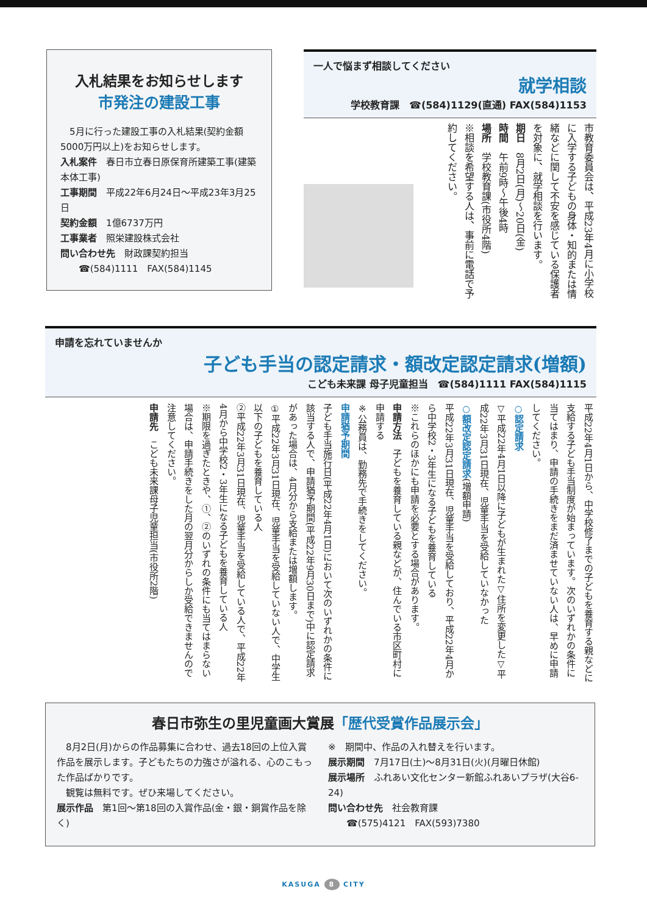入札結果をお知らせします
市発注の建設工事
　5月に行った建設工事の入札結果(契約金額5000万円以上)をお知らせします。
入札案件　春日市立春日原保育所建築工事(建築本体工事)
工事期間　平成22年6月24日～平成23年3月25日
契約金額　1億6737万円
工事業者　照栄建設株式会社
問い合わせ先　財政課契約担当
　　☎(584)1111　FAX(584)1145
一人で悩まず相談してください
就学相談
学校教育課　☎(584)1129(直通) FAX(584)1153
市教育委員会は、平成23年4月に小学校に入学する子どもの身体・知的または情緒などに関して不安を感じている保護者を対象に、就学相談を行います。
期日　8月2日(月)～20日(金)
時間　午前9時～午後4時
場所　学校教育課(市役所4階)
※相談を希望する人は、事前に電話で予約してください。
申請を忘れていませんか
子ども手当の認定請求・額改定認定請求(増額)
こども未来課 母子児童担当　☎(584)1111 FAX(584)1115
平成22年4月1日から、中学校修了までの子どもを養育する親などに支給する子ども手当制度が始まっています。次のいずれかの条件に当てはまり、申請の手続きをまだ済ませていない人は、早めに申請してください。
○認定請求
▽平成22年4月1日以降に子どもが生まれた▽住所を変更した▽平成22年3月31日現在、児童手当を受給していなかった
○額改定認定請求(増額申請)
平成22年3月31日現在、児童手当を受給しており、平成22年4月から中学校2・3年生になる子どもを養育している
※これらのほかにも申請を必要とする場合があります。
申請方法　子どもを養育している親などが、住んでいる市区町村に申請する
※公務員は、勤務先で手続きをしてください。
申請猶予期間
子ども手当施行日(平成22年4月1日)において次のいずれかの条件に該当する人で、申請猶予期間(平成22年9月30日まで)中に認定請求があった場合は、4月分から支給または増額します。
①平成22年3月31日現在、児童手当を受給していない人で、中学生以下の子どもを養育している人
②平成22年3月31日現在、児童手当を受給している人で、平成22年4月から中学校2・3年生になる子どもを養育している人
※期限を過ぎたときや、①、②のいずれの条件にも当てはまらない場合は、申請手続きをした月の翌月分からしか受給できませんので注意してください。
申請先　こども未来課母子児童担当(市役所2階)
春日市弥生の里児童画大賞展「歴代受賞作品展示会」
　8月2日(月)からの作品募集に合わせ、過去18回の上位入賞作品を展示します。子どもたちの力強さが溢れる、心のこもった作品ばかりです。
　観覧は無料です。ぜひ来場してください。
展示作品　第1回～第18回の入賞作品(金・銀・銅賞作品を除く)
※　期間中、作品の入れ替えを行います。
展示期間　7月17日(土)～8月31日(火)(月曜日休館)
展示場所　ふれあい文化センター新館ふれあいプラザ(大谷6-24)
問い合わせ先　社会教育課
　　☎(575)4121　FAX(593)7380
KASUGA 8 CITY